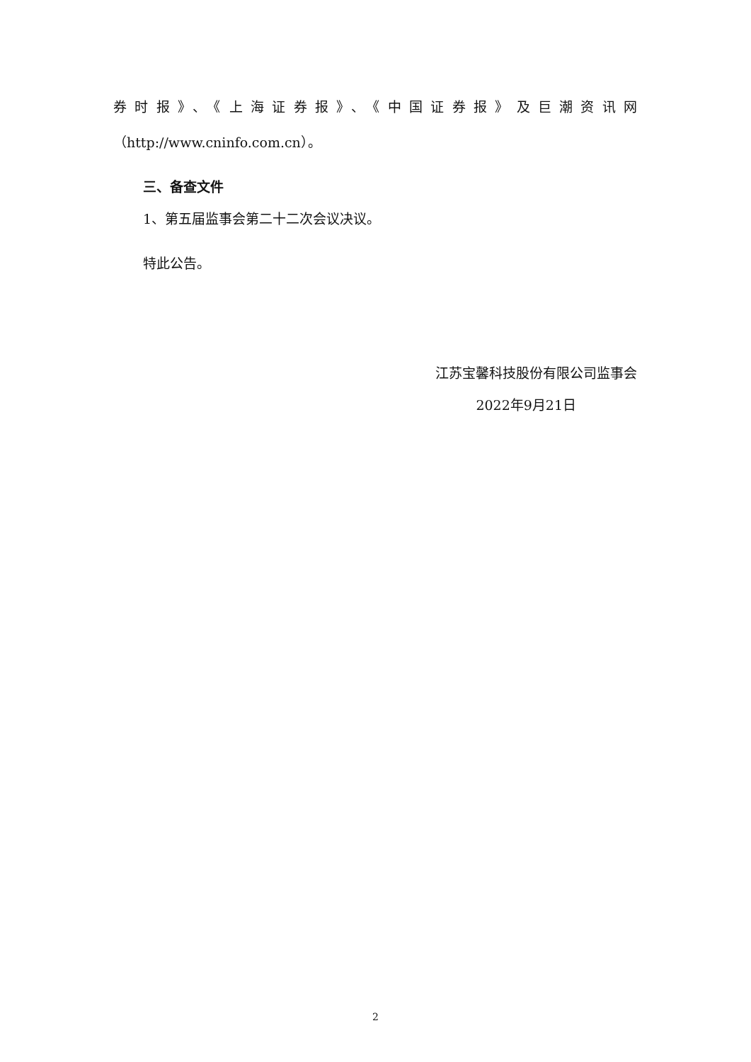券时报》、《上海证券报》、《中国证券报》及巨潮资讯网
（http://www.cninfo.com.cn）。
三、备查文件
1、第五届监事会第二十二次会议决议。
特此公告。
江苏宝馨科技股份有限公司监事会
2022年9月21日
2